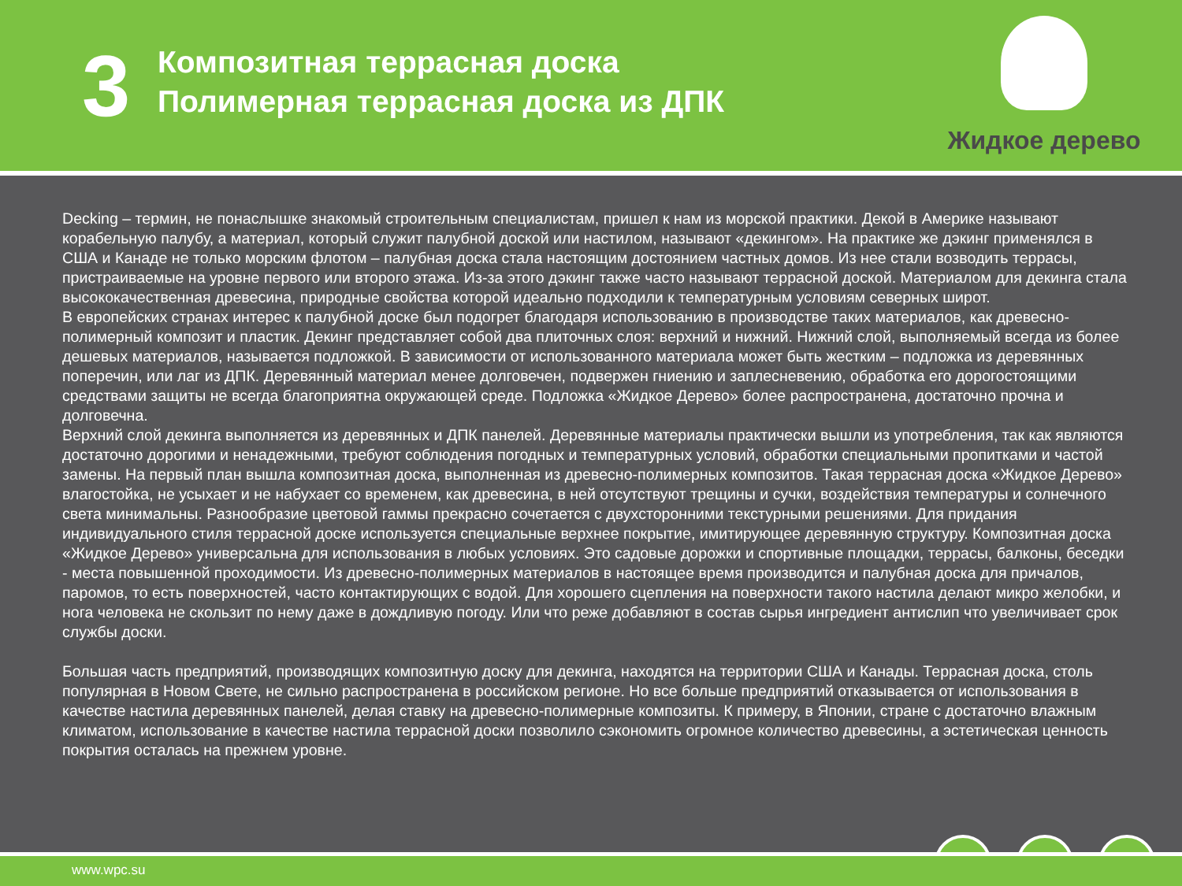3
Композитная террасная доска
Полимерная террасная доска из ДПК
Жидкое дерево
Decking – термин, не понаслышке знакомый строительным специалистам, пришел к нам из морской практики. Декой в Америке называют корабельную палубу, а материал, который служит палубной доской или настилом, называют «декингом». На практике же дэкинг применялся в США и Канаде не только морским флотом – палубная доска стала настоящим достоянием частных домов. Из нее стали возводить террасы, пристраиваемые на уровне первого или второго этажа. Из-за этого дэкинг также часто называют террасной доской. Материалом для декинга стала высококачественная древесина, природные свойства которой идеально подходили к температурным условиям северных широт.
В европейских странах интерес к палубной доске был подогрет благодаря использованию в производстве таких материалов, как древесно-полимерный композит и пластик. Декинг представляет собой два плиточных слоя: верхний и нижний. Нижний слой, выполняемый всегда из более дешевых материалов, называется подложкой. В зависимости от использованного материала может быть жестким – подложка из деревянных поперечин, или лаг из ДПК. Деревянный материал менее долговечен, подвержен гниению и заплесневению, обработка его дорогостоящими средствами защиты не всегда благоприятна окружающей среде. Подложка «Жидкое Дерево» более распространена, достаточно прочна и долговечна.
Верхний слой декинга выполняется из деревянных и ДПК панелей. Деревянные материалы практически вышли из употребления, так как являются достаточно дорогими и ненадежными, требуют соблюдения погодных и температурных условий, обработки специальными пропитками и частой замены. На первый план вышла композитная доска, выполненная из древесно-полимерных композитов. Такая террасная доска «Жидкое Дерево» влагостойка, не усыхает и не набухает со временем, как древесина, в ней отсутствуют трещины и сучки, воздействия температуры и солнечного света минимальны. Разнообразие цветовой гаммы прекрасно сочетается с двухсторонними текстурными решениями. Для придания индивидуального стиля террасной доске используется специальные верхнее покрытие, имитирующее деревянную структуру. Композитная доска «Жидкое Дерево» универсальна для использования в любых условиях. Это садовые дорожки и спортивные площадки, террасы, балконы, беседки - места повышенной проходимости. Из древесно-полимерных материалов в настоящее время производится и палубная доска для причалов, паромов, то есть поверхностей, часто контактирующих с водой. Для хорошего сцепления на поверхности такого настила делают микро желобки, и нога человека не скользит по нему даже в дождливую погоду. Или что реже добавляют в состав сырья ингредиент антислип что увеличивает срок службы доски.
Большая часть предприятий, производящих композитную доску для декинга, находятся на территории США и Канады. Террасная доска, столь популярная в Новом Свете, не сильно распространена в российском регионе. Но все больше предприятий отказывается от использования в качестве настила деревянных панелей, делая ставку на древесно-полимерные композиты. К примеру, в Японии, стране с достаточно влажным климатом, использование в качестве настила террасной доски позволило сэкономить огромное количество древесины, а эстетическая ценность покрытия осталась на прежнем уровне.
www.wpc.su